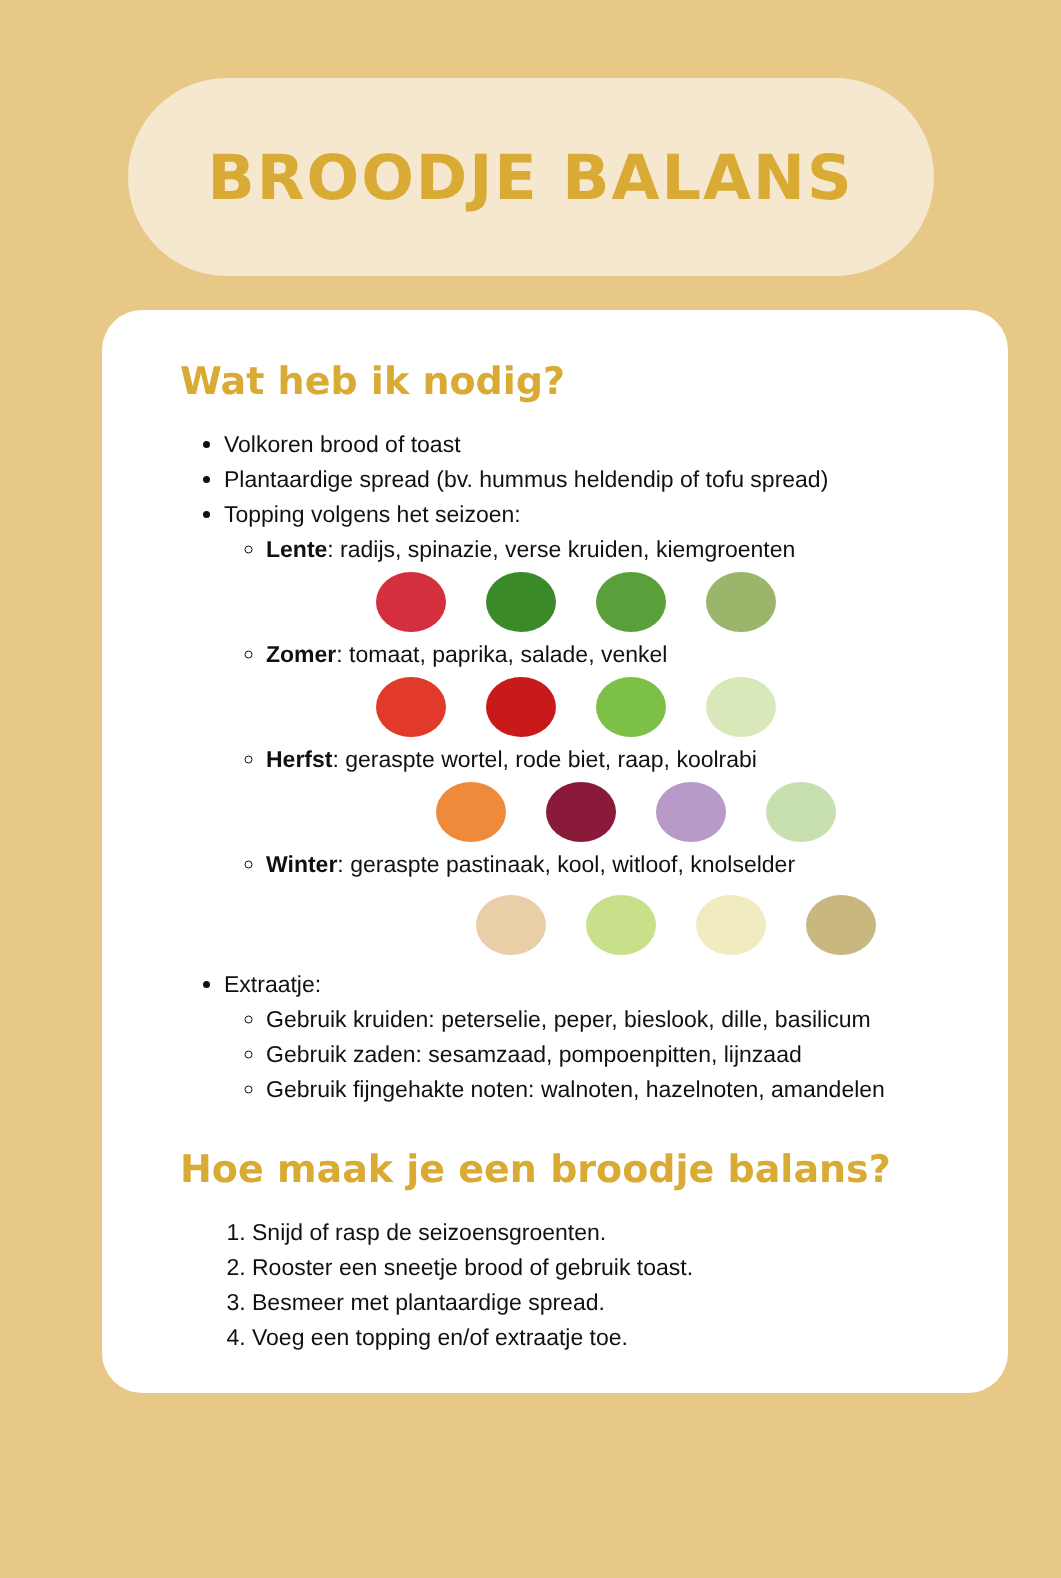BROODJE BALANS
Wat heb ik nodig?
Volkoren brood of toast
Plantaardige spread (bv. hummus heldendip of tofu spread)
Topping volgens het seizoen:
Lente: radijs, spinazie, verse kruiden, kiemgroenten
Zomer: tomaat, paprika, salade, venkel
Herfst: geraspte wortel, rode biet, raap, koolrabi
Winter: geraspte pastinaak, kool, witloof, knolselder
Extraatje:
Gebruik kruiden: peterselie, peper, bieslook, dille, basilicum
Gebruik zaden: sesamzaad, pompoenpitten, lijnzaad
Gebruik fijngehakte noten: walnoten, hazelnoten, amandelen
Hoe maak je een broodje balans?
1. Snijd of rasp de seizoensgroenten.
2. Rooster een sneetje brood of gebruik toast.
3. Besmeer met plantaardige spread.
4. Voeg een topping en/of extraatje toe.